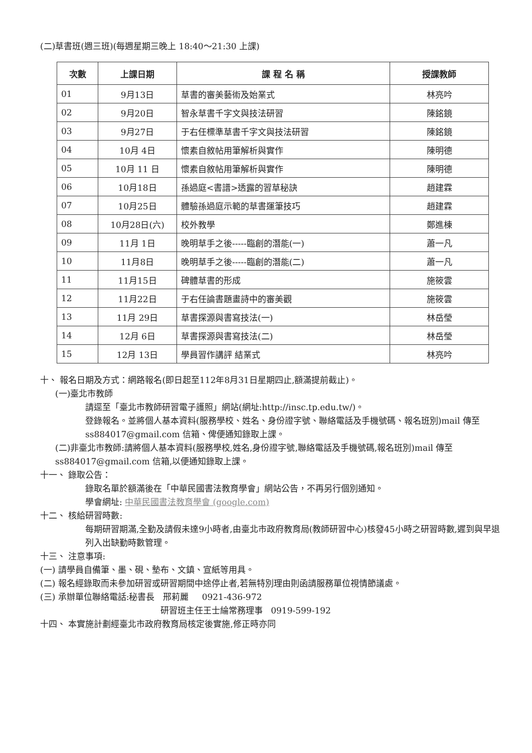(二)草書班(週三班)(每週星期三晚上 18:40～21:30 上課)
| 次數 | 上課日期 | 課 程 名 稱 | 授課教師 |
| --- | --- | --- | --- |
| 01 | 9月13日 | 草書的審美藝術及始業式 | 林亮吟 |
| 02 | 9月20日 | 智永草書千字文與技法研習 | 陳銘鏡 |
| 03 | 9月27日 | 于右任標準草書千字文與技法研習 | 陳銘鏡 |
| 04 | 10月 4日 | 懷素自敘帖用筆解析與實作 | 陳明德 |
| 05 | 10月 11 日 | 懷素自敘帖用筆解析與實作 | 陳明德 |
| 06 | 10月18日 | 孫過庭<書譜>透露的習草秘訣 | 趙建霖 |
| 07 | 10月25日 | 體驗孫過庭示範的草書運筆技巧 | 趙建霖 |
| 08 | 10月28日(六) | 校外教學 | 鄭進棟 |
| 09 | 11月 1日 | 晚明草手之後-----臨創的潛能(一) | 蕭一凡 |
| 10 | 11月8日 | 晚明草手之後-----臨創的潛能(二) | 蕭一凡 |
| 11 | 11月15日 | 碑體草書的形成 | 施筱雲 |
| 12 | 11月22日 | 于右任論書題畫詩中的審美觀 | 施筱雲 |
| 13 | 11月 29日 | 草書探源與書寫技法(一) | 林岳瑩 |
| 14 | 12月 6日 | 草書探源與書寫技法(二) | 林岳瑩 |
| 15 | 12月 13日 | 學員習作講評 結業式 | 林亮吟 |
十、 報名日期及方式：網路報名(即日起至112年8月31日星期四止,額滿提前截止)。
(一)臺北市教師
請逕至「臺北市教師研習電子護照」網站(網址:http://insc.tp.edu.tw/)。
登錄報名。並將個人基本資料(服務學校、姓名、身份證字號、聯絡電話及手機號碼、報名班別)mail 傳至 ss884017@gmail.com 信箱、俾便通知錄取上課。
(二)非臺北市教師:請將個人基本資料(服務學校,姓名,身份證字號,聯絡電話及手機號碼,報名班別)mail 傳至 ss884017@gmail.com 信箱,以便通知錄取上課。
十一、 錄取公告：
錄取名單於額滿後在「中華民國書法教育學會」網站公告，不再另行個別通知。
學會網址: 中華民國書法教育學會 (google.com)
十二、 核給研習時數:
每期研習期滿,全勤及請假未達9小時者,由臺北市政府教育局(教師研習中心)核發45小時之研習時數,遲到與早退列入出缺勤時數管理。
十三、 注意事項:
(一) 請學員自備筆、墨、硯、墊布、文鎮、宣紙等用具。
(二) 報名經錄取而未參加研習或研習期間中途停止者,若無特別理由則函請服務單位視情節議處。
(三) 承辦單位聯絡電話:秘書長 邢莉麗 0921-436-972
研習班主任王士綸常務理事 0919-599-192
十四、 本實施計劃經臺北市政府教育局核定後實施,修正時亦同